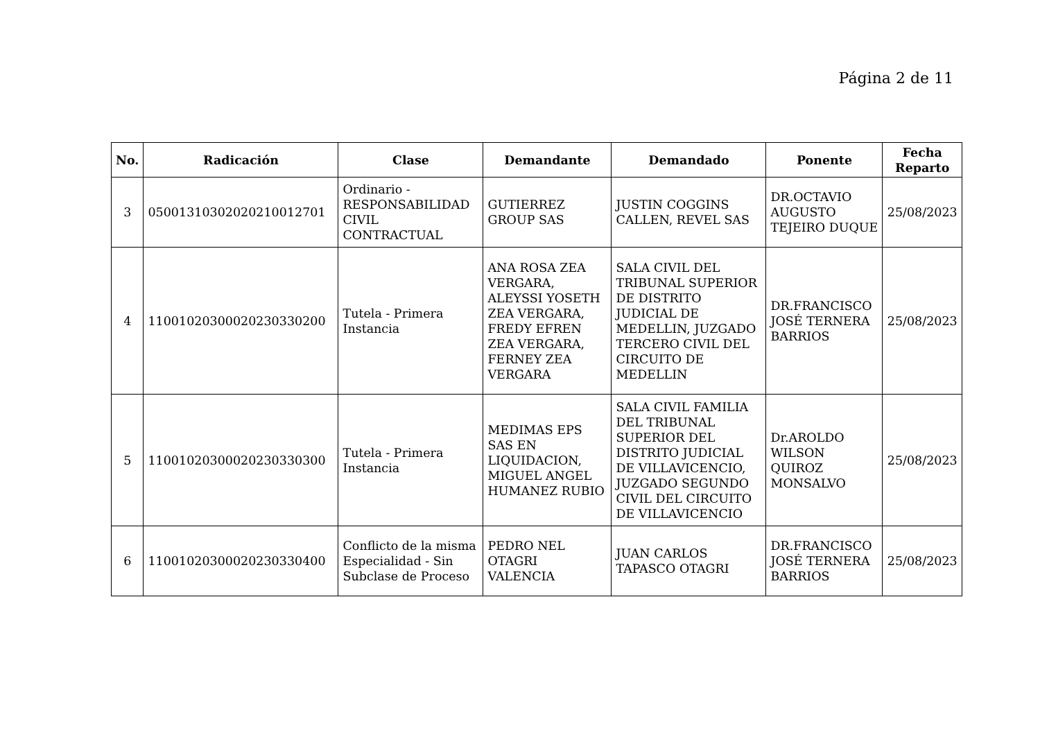Página 2 de 11
| No. | Radicación | Clase | Demandante | Demandado | Ponente | Fecha Reparto |
| --- | --- | --- | --- | --- | --- | --- |
| 3 | 05001310302020210012701 | Ordinario - RESPONSABILIDAD CIVIL CONTRACTUAL | GUTIERREZ GROUP SAS | JUSTIN COGGINS CALLEN, REVEL SAS | DR.OCTAVIO AUGUSTO TEJEIRO DUQUE | 25/08/2023 |
| 4 | 11001020300020230330200 | Tutela - Primera Instancia | ANA ROSA ZEA VERGARA, ALEYSSI YOSETH ZEA VERGARA, FREDY EFREN ZEA VERGARA, FERNEY ZEA VERGARA | SALA CIVIL DEL TRIBUNAL SUPERIOR DE DISTRITO JUDICIAL DE MEDELLIN, JUZGADO TERCERO CIVIL DEL CIRCUITO DE MEDELLIN | DR.FRANCISCO JOSÉ TERNERA BARRIOS | 25/08/2023 |
| 5 | 11001020300020230330300 | Tutela - Primera Instancia | MEDIMAS EPS SAS EN LIQUIDACION, MIGUEL ANGEL HUMANEZ RUBIO | SALA CIVIL FAMILIA DEL TRIBUNAL SUPERIOR DEL DISTRITO JUDICIAL DE VILLAVICENCIO, JUZGADO SEGUNDO CIVIL DEL CIRCUITO DE VILLAVICENCIO | Dr.AROLDO WILSON QUIROZ MONSALVO | 25/08/2023 |
| 6 | 11001020300020230330400 | Conflicto de la misma Especialidad - Sin Subclase de Proceso | PEDRO NEL OTAGRI VALENCIA | JUAN CARLOS TAPASCO OTAGRI | DR.FRANCISCO JOSÉ TERNERA BARRIOS | 25/08/2023 |